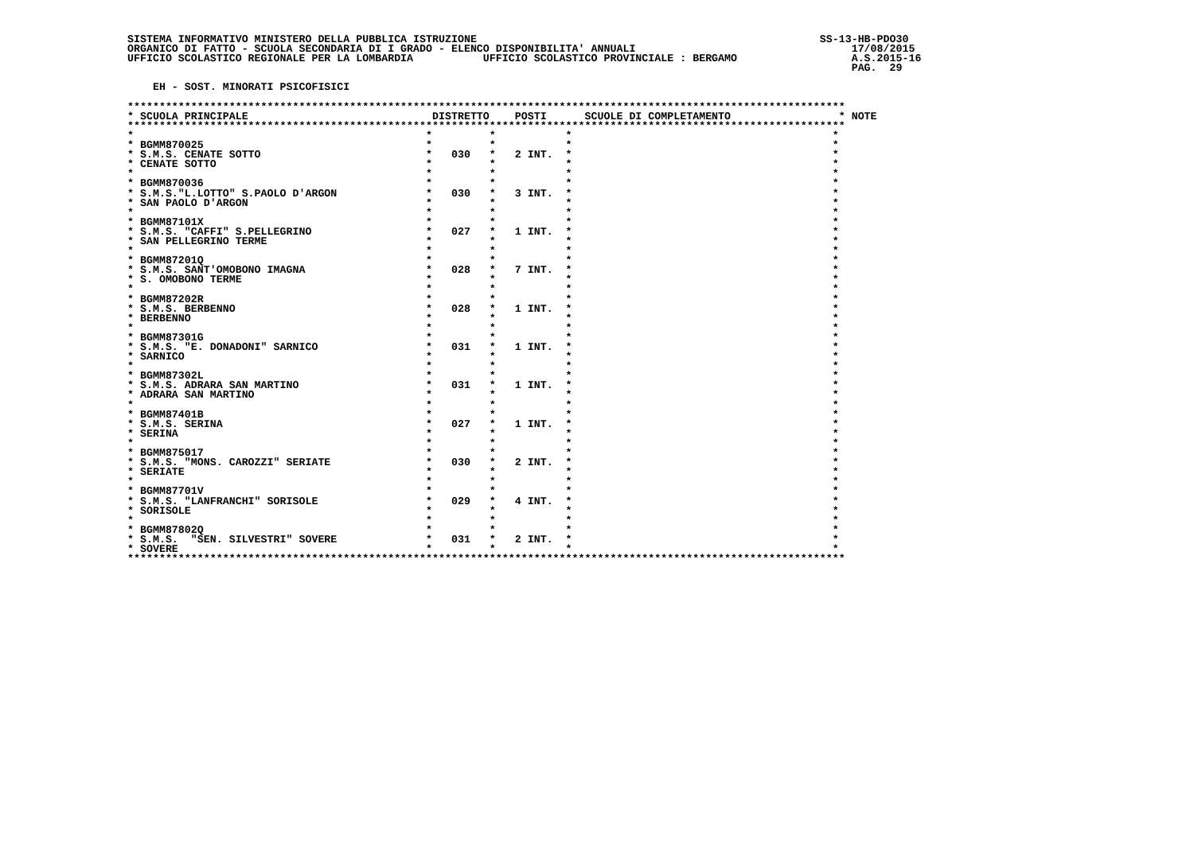SISTEMA INFORMATIVO MINISTERO DELLA PUBBLICA ISTRUZIONE                                                      SS-13-HB-PDO30
ORGANICO DI FATTO - SCUOLA SECONDARIA DI I GRADO - ELENCO DISPONIBILITA' ANNUALI                                  17/08/2015
UFFICIO SCOLASTICO REGIONALE PER LA LOMBARDIA           UFFICIO SCOLASTICO PROVINCIALE : BERGAMO                  A.S.2015-16
                                                                                                                  PAG.  29

    EH - SOST. MINORATI PSICOFISICI

*****************************************************************************************************************
* SCUOLA PRINCIPALE                             DISTRETTO    POSTI      SCUOLE DI COMPLETAMENTO                 * NOTE
*****************************************************************************************************************
*                                              *         *           *                                         *
* BGMM870025                                   *         *           *                                         *
* S.M.S. CENATE SOTTO                          *   030   *   2 INT.  *                                         *
* CENATE SOTTO                                 *         *           *                                         *
*                                              *         *           *                                         *
* BGMM870036                                   *         *           *                                         *
* S.M.S."L.LOTTO" S.PAOLO D'ARGON              *   030   *   3 INT.  *                                         *
* SAN PAOLO D'ARGON                            *         *           *                                         *
*                                              *         *           *                                         *
* BGMM87101X                                   *         *           *                                         *
* S.M.S. "CAFFI" S.PELLEGRINO                  *   027   *   1 INT.  *                                         *
* SAN PELLEGRINO TERME                         *         *           *                                         *
*                                              *         *           *                                         *
* BGMM87201Q                                   *         *           *                                         *
* S.M.S. SANT'OMOBONO IMAGNA                   *   028   *   7 INT.  *                                         *
* S. OMOBONO TERME                             *         *           *                                         *
*                                              *         *           *                                         *
* BGMM87202R                                   *         *           *                                         *
* S.M.S. BERBENNO                              *   028   *   1 INT.  *                                         *
* BERBENNO                                     *         *           *                                         *
*                                              *         *           *                                         *
* BGMM87301G                                   *         *           *                                         *
* S.M.S. "E. DONADONI" SARNICO                 *   031   *   1 INT.  *                                         *
* SARNICO                                      *         *           *                                         *
*                                              *         *           *                                         *
* BGMM87302L                                   *         *           *                                         *
* S.M.S. ADRARA SAN MARTINO                    *   031   *   1 INT.  *                                         *
* ADRARA SAN MARTINO                           *         *           *                                         *
*                                              *         *           *                                         *
* BGMM87401B                                   *         *           *                                         *
* S.M.S. SERINA                                *   027   *   1 INT.  *                                         *
* SERINA                                       *         *           *                                         *
*                                              *         *           *                                         *
* BGMM875017                                   *         *           *                                         *
* S.M.S. "MONS. CAROZZI" SERIATE               *   030   *   2 INT.  *                                         *
* SERIATE                                      *         *           *                                         *
*                                              *         *           *                                         *
* BGMM87701V                                   *         *           *                                         *
* S.M.S. "LANFRANCHI" SORISOLE                 *   029   *   4 INT.  *                                         *
* SORISOLE                                     *         *           *                                         *
*                                              *         *           *                                         *
* BGMM87802Q                                   *         *           *                                         *
* S.M.S.  "SEN. SILVESTRI" SOVERE              *   031   *   2 INT.  *                                         *
* SOVERE                                       *         *           *                                         *
*****************************************************************************************************************